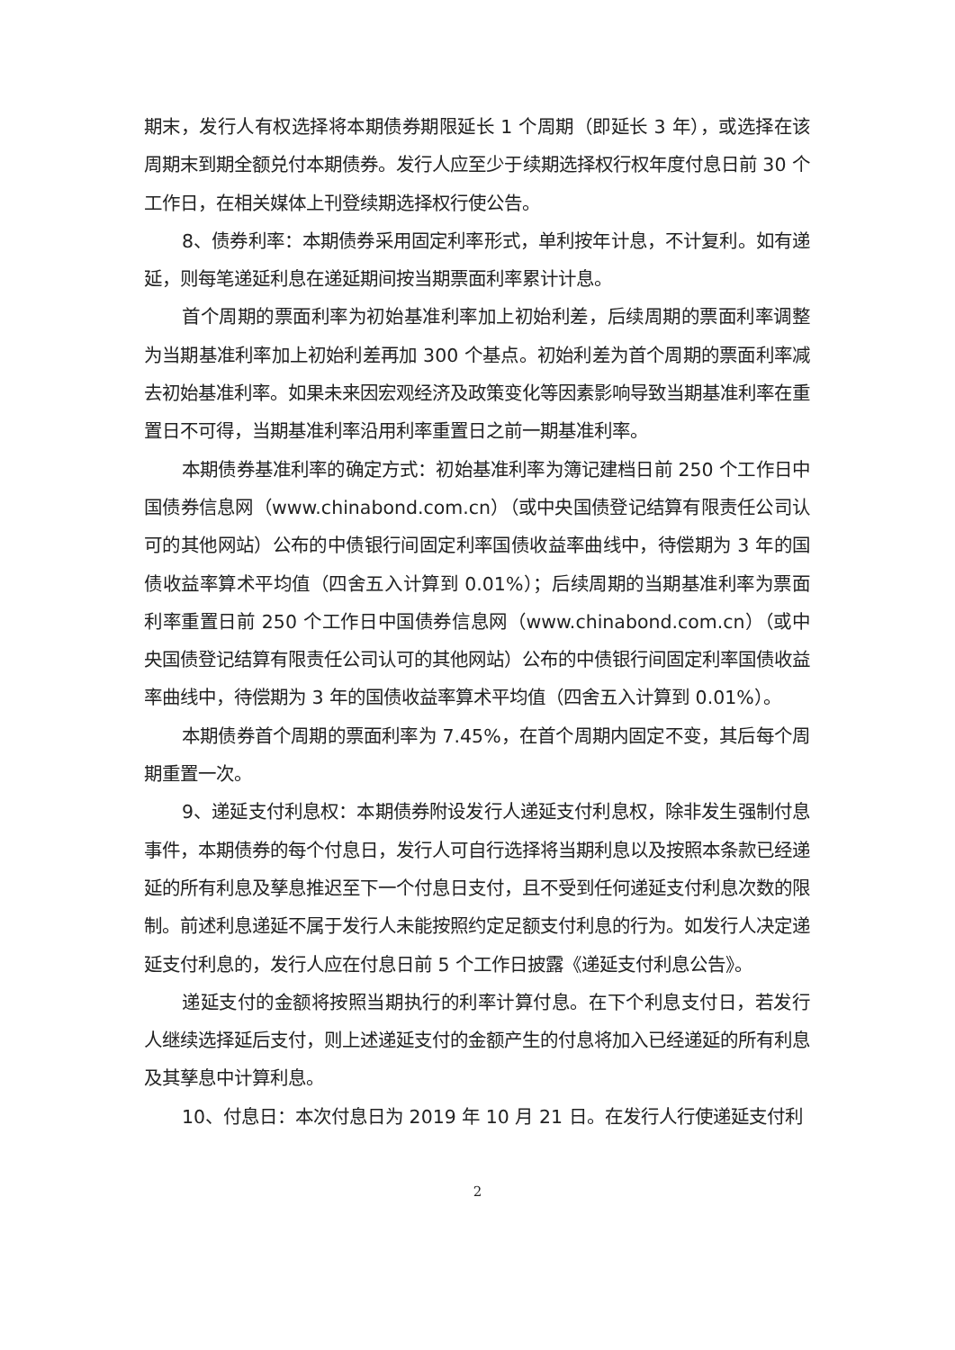期末，发行人有权选择将本期债券期限延长 1 个周期（即延长 3 年），或选择在该周期末到期全额兑付本期债券。发行人应至少于续期选择权行权年度付息日前 30 个工作日，在相关媒体上刊登续期选择权行使公告。
8、债券利率：本期债券采用固定利率形式，单利按年计息，不计复利。如有递延，则每笔递延利息在递延期间按当期票面利率累计计息。
首个周期的票面利率为初始基准利率加上初始利差，后续周期的票面利率调整为当期基准利率加上初始利差再加 300 个基点。初始利差为首个周期的票面利率减去初始基准利率。如果未来因宏观经济及政策变化等因素影响导致当期基准利率在重置日不可得，当期基准利率沿用利率重置日之前一期基准利率。
本期债券基准利率的确定方式：初始基准利率为簿记建档日前 250 个工作日中国债券信息网（www.chinabond.com.cn）（或中央国债登记结算有限责任公司认可的其他网站）公布的中债银行间固定利率国债收益率曲线中，待偿期为 3 年的国债收益率算术平均值（四舍五入计算到 0.01%）；后续周期的当期基准利率为票面利率重置日前 250 个工作日中国债券信息网（www.chinabond.com.cn）（或中央国债登记结算有限责任公司认可的其他网站）公布的中债银行间固定利率国债收益率曲线中，待偿期为 3 年的国债收益率算术平均值（四舍五入计算到 0.01%）。
本期债券首个周期的票面利率为 7.45%，在首个周期内固定不变，其后每个周期重置一次。
9、递延支付利息权：本期债券附设发行人递延支付利息权，除非发生强制付息事件，本期债券的每个付息日，发行人可自行选择将当期利息以及按照本条款已经递延的所有利息及孳息推迟至下一个付息日支付，且不受到任何递延支付利息次数的限制。前述利息递延不属于发行人未能按照约定足额支付利息的行为。如发行人决定递延支付利息的，发行人应在付息日前 5 个工作日披露《递延支付利息公告》。
递延支付的金额将按照当期执行的利率计算付息。在下个利息支付日，若发行人继续选择延后支付，则上述递延支付的金额产生的付息将加入已经递延的所有利息及其孳息中计算利息。
10、付息日：本次付息日为 2019 年 10 月 21 日。在发行人行使递延支付利
2